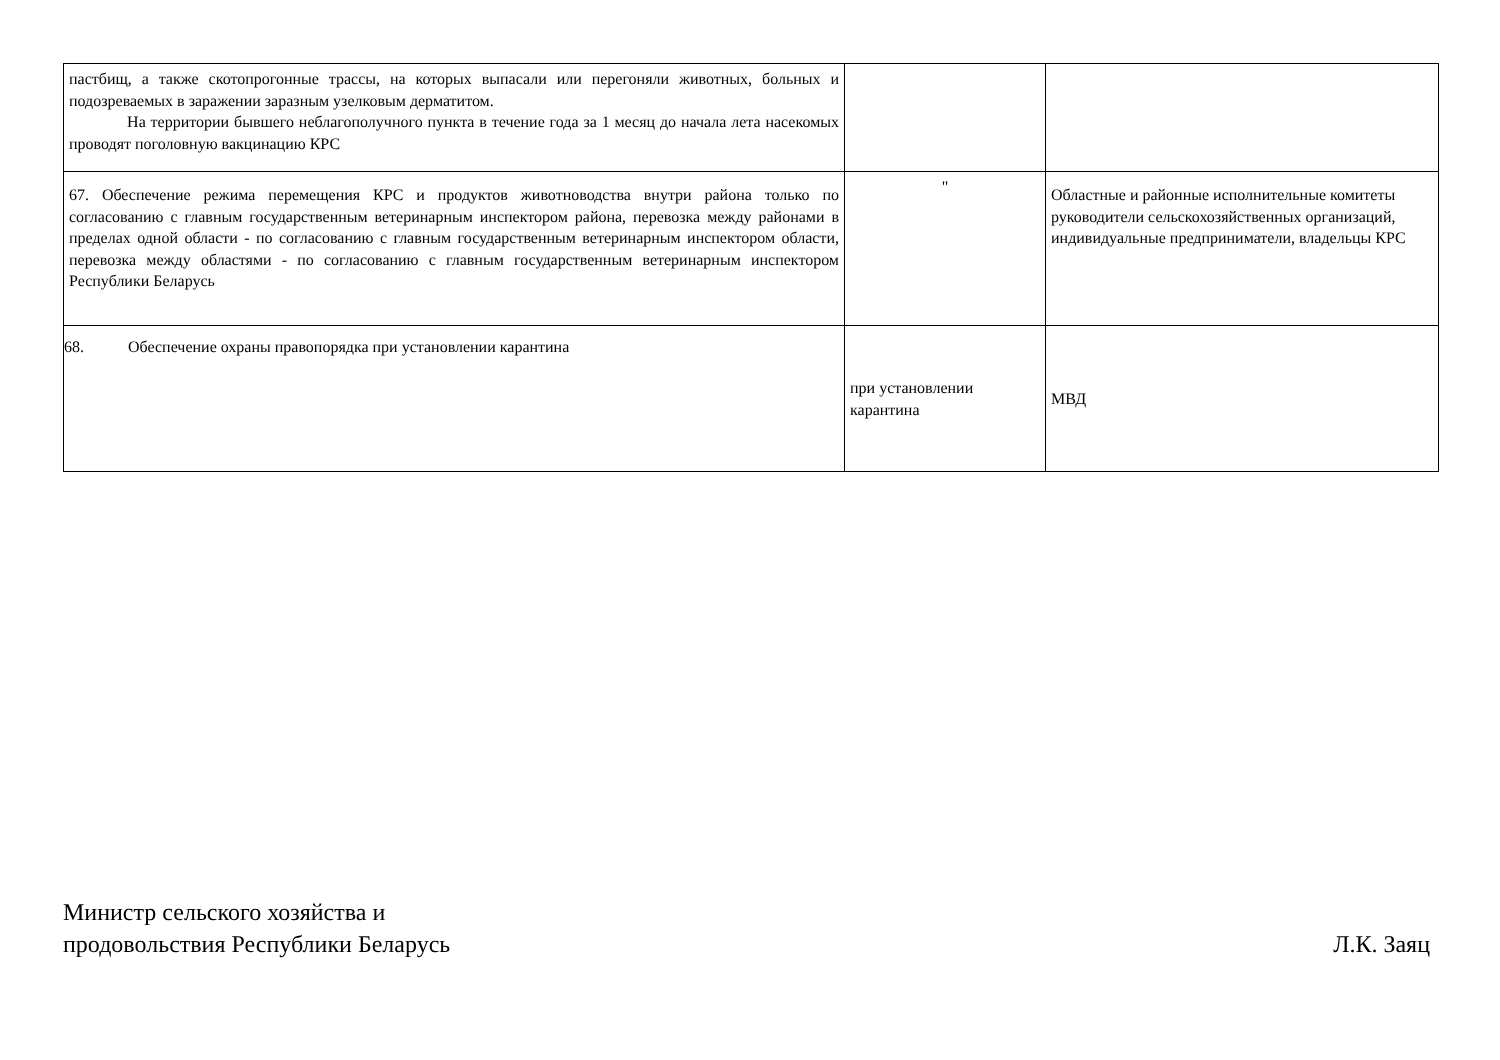| пастбищ, а также скотопрогонные трассы, на которых выпасали или перегоняли животных, больных и подозреваемых в заражении заразным узелковым дерматитом. На территории бывшего неблагополучного пункта в течение года за 1 месяц до начала лета насекомых проводят поголовную вакцинацию КРС | | |
| 67. Обеспечение режима перемещения КРС и продуктов животноводства внутри района только по согласованию с главным государственным ветеринарным инспектором района, перевозка между районами в пределах одной области - по согласованию с главным государственным ветеринарным инспектором области, перевозка между областями - по согласованию с главным государственным ветеринарным инспектором Республики Беларусь | " | Областные и районные исполнительные комитеты руководители сельскохозяйственных организаций, индивидуальные предприниматели, владельцы КРС |
| 68. Обеспечение охраны правопорядка при установлении карантина | при установлении карантина | МВД |
Министр сельского хозяйства и
продовольствия Республики Беларусь
Л.К. Заяц